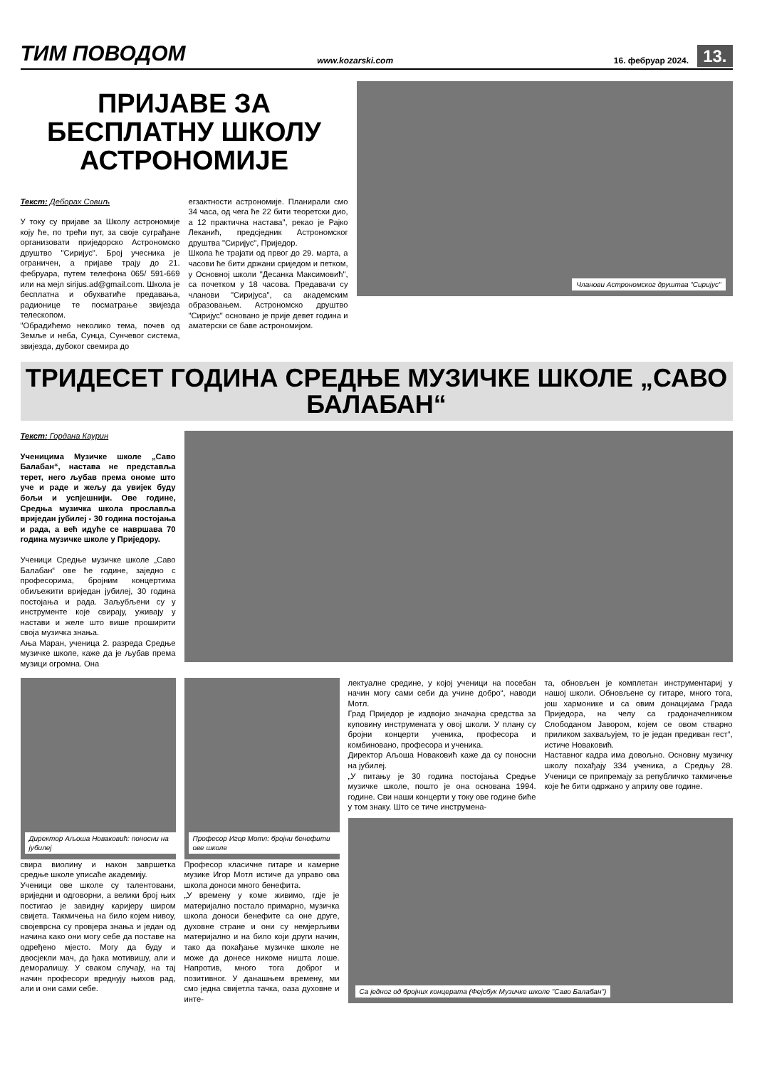ТИМ ПОВОДОМ
www.kozarski.com
16. фебруар 2024.
13.
ПРИЈАВЕ ЗА БЕСПЛАТНУ ШКОЛУ АСТРОНОМИЈЕ
Текст: Деборах Совиљ
У току су пријаве за Школу астрономије коју ће, по трећи пут, за своје суграђане организовати приједорско Астрономско друштво "Сиријус". Број учесника је ограничен, а пријаве трају до 21. фебруара, путем телефона 065/ 591-669 или на мејл sirijus.ad@gmail.com. Школа је бесплатна и обухватиће предавања, радионице те посматрање звијезда телескопом.
"Обрадићемо неколико тема, почев од Земље и неба, Сунца, Сунчевог система, звијезда, дубоког свемира до
егзактности астрономије. Планирали смо 34 часа, од чега ће 22 бити теоретски дио, а 12 практична настава", рекао је Рајко Леканић, предсједник Астрономског друштва "Сиријус", Приједор.
Школа ће трајати од првог до 29. марта, а часови ће бити држани сриједом и петком, у Основној школи "Десанка Максимовић", са почетком у 18 часова. Предавачи су чланови "Сиријуса", са академским образовањем. Астрономско друштво "Сиријус" основано је прије девет година и аматерски се баве астрономијом.
Чланови Астрономског друштва "Сиријус"
ТРИДЕСЕТ ГОДИНА СРЕДЊЕ МУЗИЧКЕ ШКОЛЕ „САВО БАЛАБАН“
Текст: Гордана Каурин
Ученицима Музичке школе „Саво Балабан“, настава не представља терет, него љубав према ономе што уче и раде и жељу да увијек буду бољи и успјешнији. Ове године, Средња музичка школа прославља вриједан јубилеј - 30 година постојања и рада, а већ идуће се навршава 70 година музичке школе у Приједору.
Ученици Средње музичке школе „Саво Балабан“ ове ће године, заједно с професорима, бројним концертима обиљежити вриједан јубилеј, 30 година постојања и рада. Заљубљени су у инструменте које свирају, уживају у настави и желе што више проширити своја музичка знања.
Ања Маран, ученица 2. разреда Средње музичке школе, каже да је љубав према музици огромна. Она
Директор Аљоша Новаковић: поносни на јубилеј
свира виолину и након завршетка средње школе уписаће академију.
Ученици ове школе су талентовани, вриједни и одговорни, а велики број њих постигао је завидну каријеру широм свијета. Такмичења на било којем нивоу, својеврсна су провјера знања и један од начина како они могу себе да поставе на одређено мјесто. Могу да буду и двосјекли мач, да ђака мотивишу, али и деморалишу. У сваком случају, на тај начин професори вреднују њихов рад, али и они сами себе.
Професор Игор Мотл: бројни бенефити ове школе
Професор класичне гитаре и камерне музике Игор Мотл истиче да управо ова школа доноси много бенефита.
„У времену у коме живимо, гдје је материјално постало примарно, музичка школа доноси бенефите са оне друге, духовне стране и они су немјерљиви материјално и на било који други начин, тако да похађање музичке школе не може да донесе никоме ништа лоше. Напротив, много тога доброг и позитивног. У данашњем времену, ми смо једна свијетла тачка, оаза духовне и инте-
лектуалне средине, у којој ученици на посебан начин могу сами себи да учине добро“, наводи Мотл.
Град Приједор је издвојио значајна средства за куповину инструмената у овој школи. У плану су бројни концерти ученика, професора и комбиновано, професора и ученика.
Директор Аљоша Новаковић каже да су поносни на јубилеј.
„У питању је 30 година постојања Средње музичке школе, пошто је она основана 1994. године. Сви наши концерти у току ове године биће у том знаку. Што се тиче инструмена-
та, обновљен је комплетан инструментариј у нашој школи. Обновљене су гитаре, много тога, још хармонике и са овим донацијама Града Приједора, на челу са градоначелником Слободаном Јавором, којем се овом стварно приликом захваљујем, то је један предиван гест“, истиче Новаковић.
Наставног кадра има довољно. Основну музичку школу похађају 334 ученика, а Средњу 28. Ученици се припремају за републичко такмичење које ће бити одржано у априлу ове године.
Са једног од бројних концерата (Фејсбук Музичке школе "Саво Балабан")